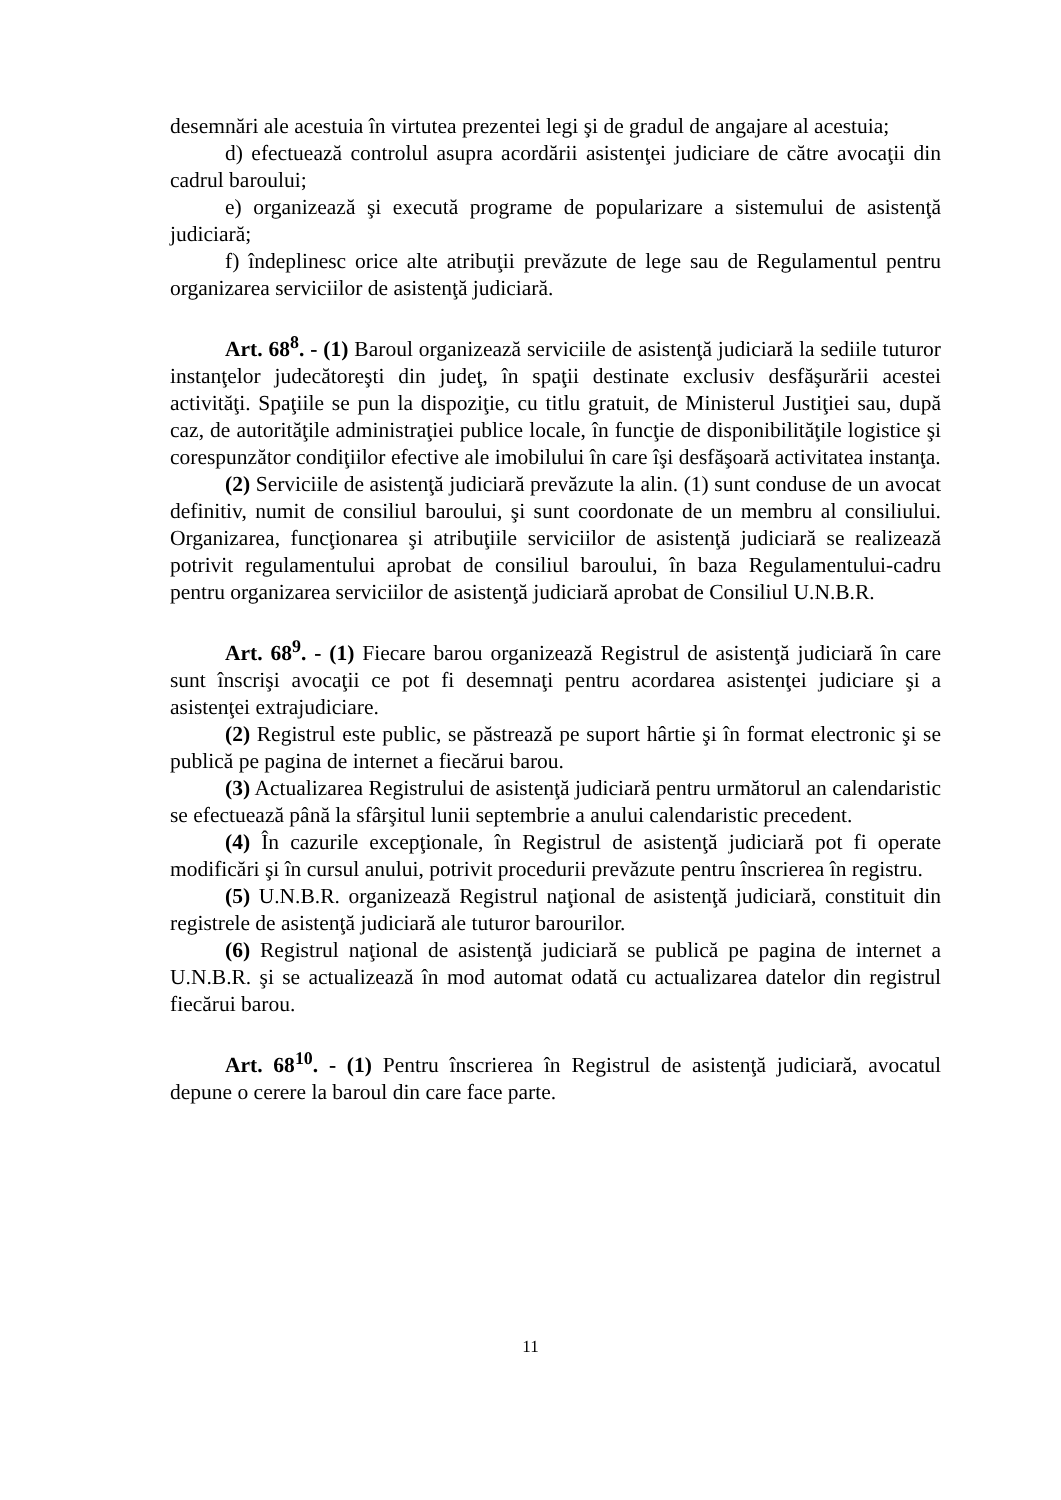desemnări ale acestuia în virtutea prezentei legi şi de gradul de angajare al acestuia;
d) efectuează controlul asupra acordării asistenţei judiciare de către avocaţii din cadrul baroului;
e) organizează şi execută programe de popularizare a sistemului de asistenţă judiciară;
f) îndeplinesc orice alte atribuţii prevăzute de lege sau de Regulamentul pentru organizarea serviciilor de asistenţă judiciară.
Art. 68<sup>8</sup>. - (1) Baroul organizează serviciile de asistenţă judiciară la sediile tuturor instanţelor judecătoreşti din judeţ, în spaţii destinate exclusiv desfăşurării acestei activităţi. Spaţiile se pun la dispoziţie, cu titlu gratuit, de Ministerul Justiţiei sau, după caz, de autorităţile administraţiei publice locale, în funcţie de disponibilităţile logistice şi corespunzător condiţiilor efective ale imobilului în care îşi desfăşoară activitatea instanţa.
(2) Serviciile de asistenţă judiciară prevăzute la alin. (1) sunt conduse de un avocat definitiv, numit de consiliul baroului, şi sunt coordonate de un membru al consiliului. Organizarea, funcţionarea şi atribuţiile serviciilor de asistenţă judiciară se realizează potrivit regulamentului aprobat de consiliul baroului, în baza Regulamentului-cadru pentru organizarea serviciilor de asistenţă judiciară aprobat de Consiliul U.N.B.R.
Art. 68<sup>9</sup>. - (1) Fiecare barou organizează Registrul de asistenţă judiciară în care sunt înscrişi avocaţii ce pot fi desemnaţi pentru acordarea asistenţei judiciare şi a asistenţei extrajudiciare.
(2) Registrul este public, se păstrează pe suport hârtie şi în format electronic şi se publică pe pagina de internet a fiecărui barou.
(3) Actualizarea Registrului de asistenţă judiciară pentru următorul an calendaristic se efectuează până la sfârşitul lunii septembrie a anului calendaristic precedent.
(4) În cazurile excepţionale, în Registrul de asistenţă judiciară pot fi operate modificări şi în cursul anului, potrivit procedurii prevăzute pentru înscrierea în registru.
(5) U.N.B.R. organizează Registrul naţional de asistenţă judiciară, constituit din registrele de asistenţă judiciară ale tuturor barourilor.
(6) Registrul naţional de asistenţă judiciară se publică pe pagina de internet a U.N.B.R. şi se actualizează în mod automat odată cu actualizarea datelor din registrul fiecărui barou.
Art. 68<sup>10</sup>. - (1) Pentru înscrierea în Registrul de asistenţă judiciară, avocatul depune o cerere la baroul din care face parte.
11